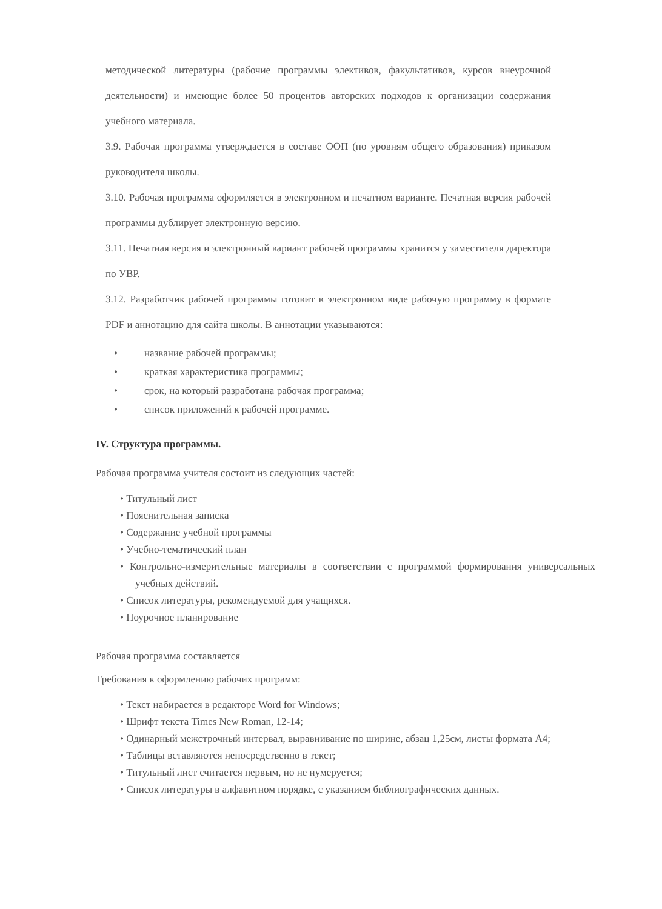методической литературы (рабочие программы элективов, факультативов, курсов внеурочной деятельности) и имеющие более 50 процентов авторских подходов к организации содержания учебного материала.
3.9. Рабочая программа утверждается в составе ООП (по уровням общего образования) приказом руководителя школы.
3.10. Рабочая программа оформляется в электронном и печатном варианте. Печатная версия рабочей программы дублирует электронную версию.
3.11. Печатная версия и электронный вариант рабочей программы хранится у заместителя директора по УВР.
3.12. Разработчик рабочей программы готовит в электронном виде рабочую программу в формате PDF и аннотацию для сайта школы. В аннотации указываются:
• название рабочей программы;
• краткая характеристика программы;
• срок, на который разработана рабочая программа;
• список приложений к рабочей программе.
IV. Структура программы.
Рабочая программа учителя состоит из следующих частей:
• Титульный лист
• Пояснительная записка
• Содержание учебной программы
• Учебно-тематический план
• Контрольно-измерительные материалы в соответствии с программой формирования универсальных учебных действий.
• Список литературы, рекомендуемой для учащихся.
• Поурочное планирование
Рабочая программа составляется
Требования к оформлению рабочих программ:
• Текст набирается в редакторе Word for Windows;
• Шрифт текста Times New Roman, 12-14;
• Одинарный межстрочный интервал, выравнивание по ширине, абзац 1,25см, листы формата А4;
• Таблицы вставляются непосредственно в текст;
• Титульный лист считается первым, но не нумеруется;
• Список литературы в алфавитном порядке, с указанием библиографических данных.